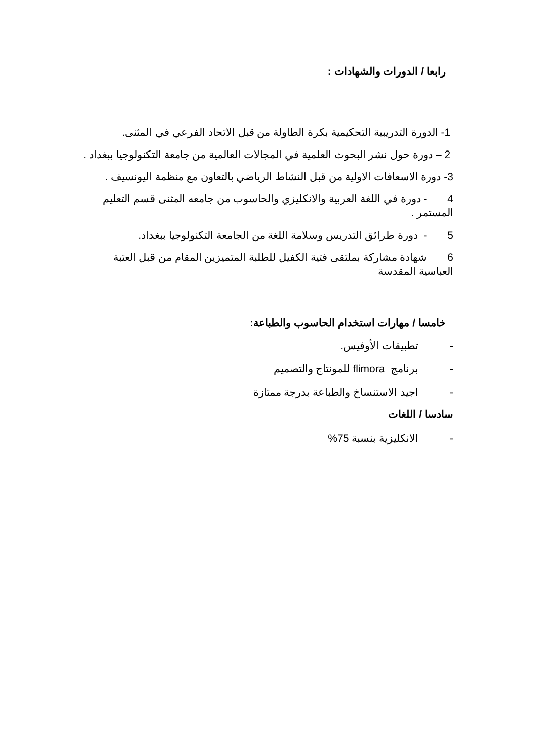رابعا / الدورات والشهادات :
1- الدورة التدريبية التحكيمية بكرة الطاولة من قبل الاتحاد الفرعي في المثنى.
2 – دورة حول نشر البحوث العلمية في المجالات العالمية من جامعة التكنولوجيا ببغداد .
3- دورة الاسعافات الاولية من قبل النشاط الرياضي بالتعاون مع منظمة اليونسيف .
4 - دورة في اللغة العربية والانكليزي والحاسوب من جامعه المثنى قسم التعليم المستمر .
5 - دورة طرائق التدريس وسلامة اللغة من الجامعة التكنولوجيا ببغداد.
6 شهادة مشاركة بملتقى فتية الكفيل للطلبة المتميزين المقام من قبل العتبة العباسية المقدسة
خامسا / مهارات استخدام الحاسوب والطباعة:
- تطبيقات الأوفيس.
- برنامج flimora للمونتاج والتصميم
- اجيد الاستنساخ والطباعة بدرجة ممتازة
سادسا / اللغات
- الانكليزية بنسبة 75%